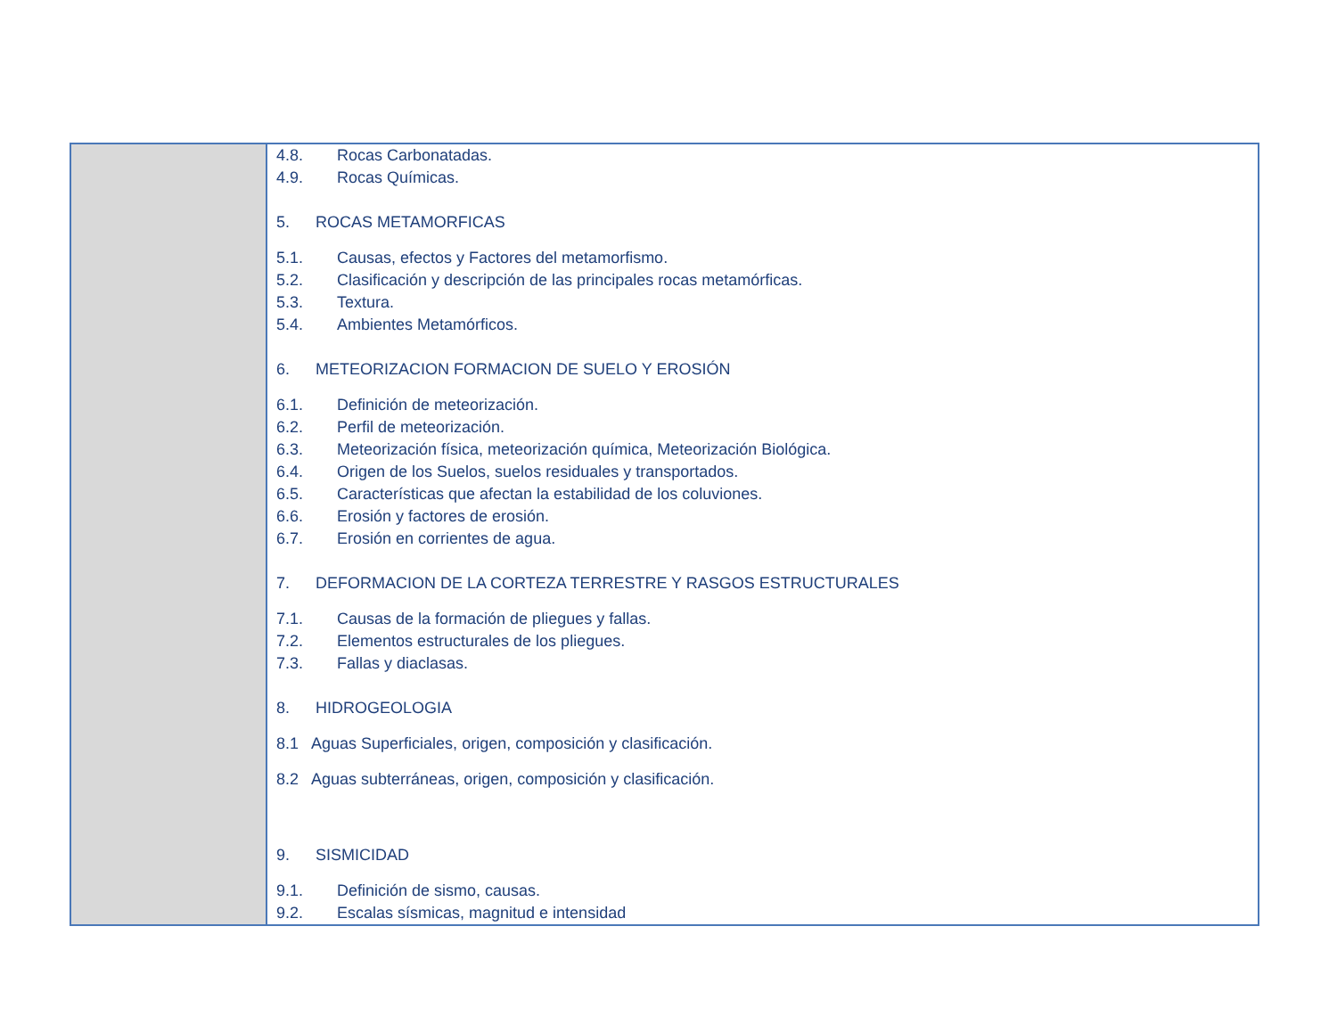| | 4.8. Rocas Carbonatadas. 4.9. Rocas Químicas. 5. ROCAS METAMORFICAS 5.1. Causas, efectos y Factores del metamorfismo. 5.2. Clasificación y descripción de las principales rocas metamórficas. 5.3. Textura. 5.4. Ambientes Metamórficos. 6. METEORIZACION FORMACION DE SUELO Y EROSIÓN 6.1. Definición de meteorización. 6.2. Perfil de meteorización. 6.3. Meteorización física, meteorización química, Meteorización Biológica. 6.4. Origen de los Suelos, suelos residuales y transportados. 6.5. Características que afectan la estabilidad de los coluviones. 6.6. Erosión y factores de erosión. 6.7. Erosión en corrientes de agua. 7. DEFORMACION DE LA CORTEZA TERRESTRE Y RASGOS ESTRUCTURALES 7.1. Causas de la formación de pliegues y fallas. 7.2. Elementos estructurales de los pliegues. 7.3. Fallas y diaclasas. 8. HIDROGEOLOGIA 8.1 Aguas Superficiales, origen, composición y clasificación. 8.2 Aguas subterráneas, origen, composición y clasificación. 9. SISMICIDAD 9.1. Definición de sismo, causas. 9.2. Escalas sísmicas, magnitud e intensidad |